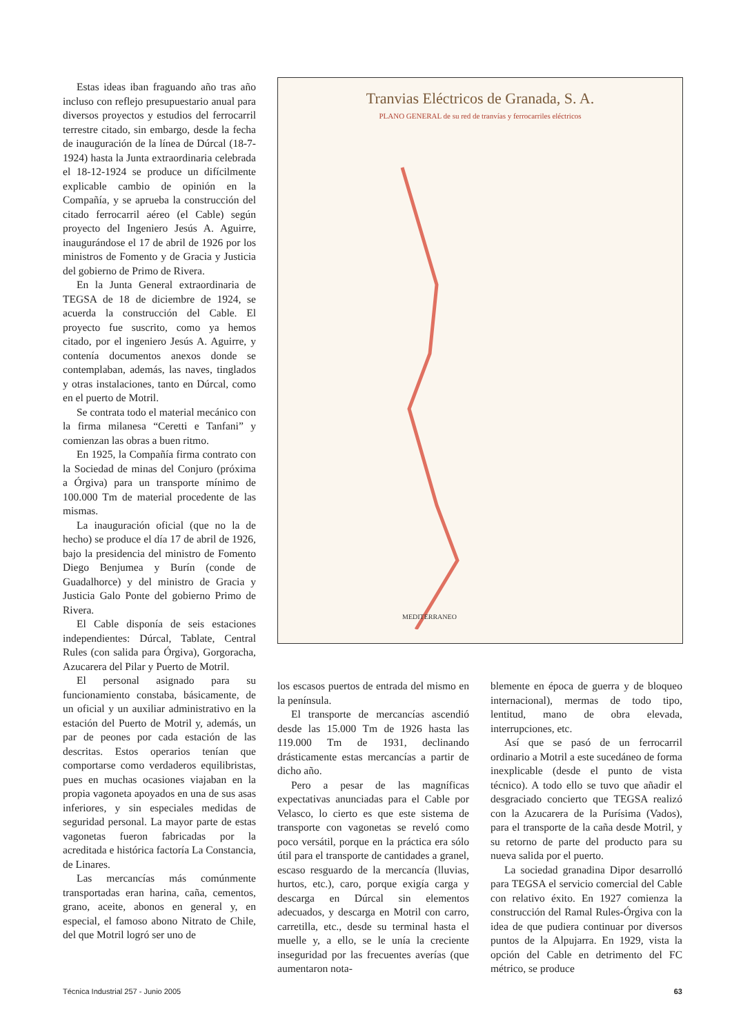Estas ideas iban fraguando año tras año incluso con reflejo presupuestario anual para diversos proyectos y estudios del ferrocarril terrestre citado, sin embargo, desde la fecha de inauguración de la línea de Dúrcal (18-7-1924) hasta la Junta extraordinaria celebrada el 18-12-1924 se produce un difícilmente explicable cambio de opinión en la Compañía, y se aprueba la construcción del citado ferrocarril aéreo (el Cable) según proyecto del Ingeniero Jesús A. Aguirre, inaugurándose el 17 de abril de 1926 por los ministros de Fomento y de Gracia y Justicia del gobierno de Primo de Rivera.
En la Junta General extraordinaria de TEGSA de 18 de diciembre de 1924, se acuerda la construcción del Cable. El proyecto fue suscrito, como ya hemos citado, por el ingeniero Jesús A. Aguirre, y contenía documentos anexos donde se contemplaban, además, las naves, tinglados y otras instalaciones, tanto en Dúrcal, como en el puerto de Motril.
Se contrata todo el material mecánico con la firma milanesa “Ceretti e Tanfani” y comienzan las obras a buen ritmo.
En 1925, la Compañía firma contrato con la Sociedad de minas del Conjuro (próxima a Órgiva) para un transporte mínimo de 100.000 Tm de material procedente de las mismas.
La inauguración oficial (que no la de hecho) se produce el día 17 de abril de 1926, bajo la presidencia del ministro de Fomento Diego Benjumea y Burín (conde de Guadalhorce) y del ministro de Gracia y Justicia Galo Ponte del gobierno Primo de Rivera.
El Cable disponía de seis estaciones independientes: Dúrcal, Tablate, Central Rules (con salida para Órgiva), Gorgoracha, Azucarera del Pilar y Puerto de Motril.
El personal asignado para su funcionamiento constaba, básicamente, de un oficial y un auxiliar administrativo en la estación del Puerto de Motril y, además, un par de peones por cada estación de las descritas. Estos operarios tenían que comportarse como verdaderos equilibristas, pues en muchas ocasiones viajaban en la propia vagoneta apoyados en una de sus asas inferiores, y sin especiales medidas de seguridad personal. La mayor parte de estas vagonetas fueron fabricadas por la acreditada e histórica factoría La Constancia, de Linares.
Las mercancías más comúnmente transportadas eran harina, caña, cementos, grano, aceite, abonos en general y, en especial, el famoso abono Nitrato de Chile, del que Motril logró ser uno de
Tranvias Eléctricos de Granada, S. A.
PLANO GENERAL de su red de tranvías y ferrocarriles eléctricos
MEDITERRANEO
los escasos puertos de entrada del mismo en la península.
El transporte de mercancías ascendió desde las 15.000 Tm de 1926 hasta las 119.000 Tm de 1931, declinando drásticamente estas mercancías a partir de dicho año.
Pero a pesar de las magníficas expectativas anunciadas para el Cable por Velasco, lo cierto es que este sistema de transporte con vagonetas se reveló como poco versátil, porque en la práctica era sólo útil para el transporte de cantidades a granel, escaso resguardo de la mercancía (lluvias, hurtos, etc.), caro, porque exigía carga y descarga en Dúrcal sin elementos adecuados, y descarga en Motril con carro, carretilla, etc., desde su terminal hasta el muelle y, a ello, se le unía la creciente inseguridad por las frecuentes averías (que aumentaron nota-
blemente en época de guerra y de bloqueo internacional), mermas de todo tipo, lentitud, mano de obra elevada, interrupciones, etc.
Así que se pasó de un ferrocarril ordinario a Motril a este sucedáneo de forma inexplicable (desde el punto de vista técnico). A todo ello se tuvo que añadir el desgraciado concierto que TEGSA realizó con la Azucarera de la Purísima (Vados), para el transporte de la caña desde Motril, y su retorno de parte del producto para su nueva salida por el puerto.
La sociedad granadina Dipor desarrolló para TEGSA el servicio comercial del Cable con relativo éxito. En 1927 comienza la construcción del Ramal Rules-Órgiva con la idea de que pudiera continuar por diversos puntos de la Alpujarra. En 1929, vista la opción del Cable en detrimento del FC métrico, se produce
Técnica Industrial 257 - Junio 2005 63